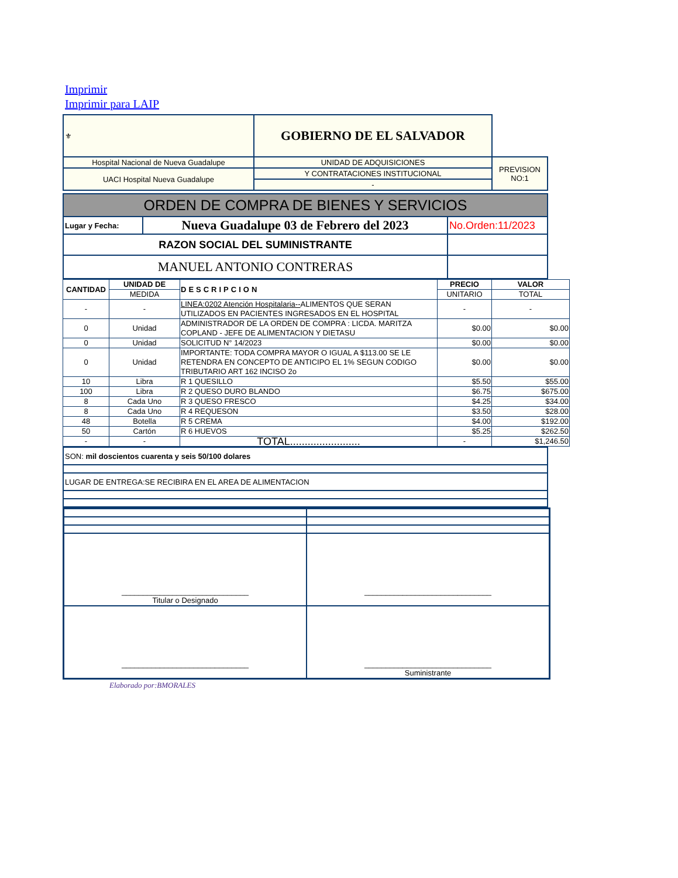Imprimir
Imprimir para LAIP
| ⚜ | GOBIERNO DE EL SALVADOR | |
| Hospital Nacional de Nueva Guadalupe | UNIDAD DE ADQUISICIONES | PREVISION NO:1 |
| UACI Hospital Nueva Guadalupe | Y CONTRATACIONES INSTITUCIONAL | |
| | - | |
| ORDEN DE COMPRA DE BIENES Y SERVICIOS | | |
| Lugar y Fecha: | Nueva Guadalupe 03 de Febrero del 2023 | No.Orden:11/2023 |
| RAZON SOCIAL DEL SUMINISTRANTE | | |
| MANUEL ANTONIO CONTRERAS | | |
| CANTIDAD | UNIDAD DE | DESCRIPCION | PRECIO | VALOR |
| --- | --- | --- | --- | --- |
| | MEDIDA | | UNITARIO | TOTAL |
| - | - | LINEA:0202 Atención Hospitalaria-- ALIMENTOS QUE SERAN UTILIZADOS EN PACIENTES INGRESADOS EN EL HOSPITAL | - | - |
| 0 | Unidad | ADMINISTRADOR DE LA ORDEN DE COMPRA : LICDA. MARITZA COPLAND - JEFE DE ALIMENTACION Y DIETASU | $0.00 | $0.00 |
| 0 | Unidad | SOLICITUD N° 14/2023 | $0.00 | $0.00 |
| 0 | Unidad | IMPORTANTE: TODA COMPRA MAYOR O IGUAL A $113.00 SE LE RETENDRA EN CONCEPTO DE ANTICIPO EL 1% SEGUN CODIGO TRIBUTARIO ART 162 INCISO 2o | $0.00 | $0.00 |
| 10 | Libra | R 1 QUESILLO | $5.50 | $55.00 |
| 100 | Libra | R 2 QUESO DURO BLANDO | $6.75 | $675.00 |
| 8 | Cada Uno | R 3 QUESO FRESCO | $4.25 | $34.00 |
| 8 | Cada Uno | R 4 REQUESON | $3.50 | $28.00 |
| 48 | Botella | R 5 CREMA | $4.00 | $192.00 |
| 50 | Cartón | R 6 HUEVOS | $5.25 | $262.50 |
| - | - | TOTAL........................ | - | $1,246.50 |
| SON: mil doscientos cuarenta y seis 50/100 dolares |
| LUGAR DE ENTREGA:SE RECIBIRA EN EL AREA DE ALIMENTACION |
| ______________________________ Titular o Designado | ______________________________ |
| ______________________________ | ______________________________ Suministrante |
Elaborado por:BMORALES